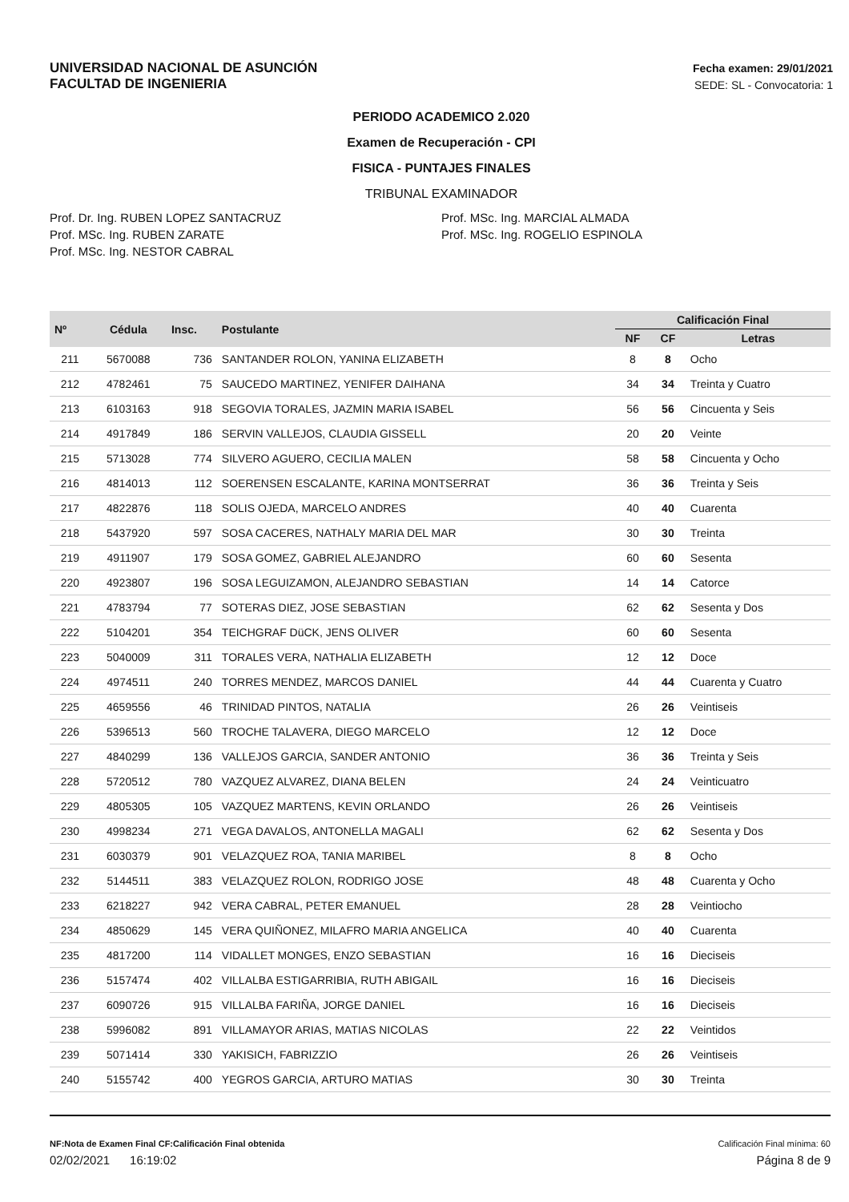UNIVERSIDAD NACIONAL DE ASUNCIÓN
FACULTAD DE INGENIERIA
Fecha examen: 29/01/2021
SEDE: SL - Convocatoria: 1
PERIODO ACADEMICO 2.020
Examen de Recuperación - CPI
FISICA - PUNTAJES FINALES
TRIBUNAL EXAMINADOR
Prof. Dr. Ing. RUBEN LOPEZ SANTACRUZ
Prof. MSc. Ing. RUBEN ZARATE
Prof. MSc. Ing. NESTOR CABRAL
Prof. MSc. Ing. MARCIAL ALMADA
Prof. MSc. Ing. ROGELIO ESPINOLA
| Nº | Cédula | Insc. | Postulante | Calificación Final | | |
| --- | --- | --- | --- | --- | --- | --- |
| | | | | NF | CF | Letras |
| 211 | 5670088 | 736 | SANTANDER ROLON, YANINA ELIZABETH | 8 | 8 | Ocho |
| 212 | 4782461 | 75 | SAUCEDO MARTINEZ, YENIFER DAIHANA | 34 | 34 | Treinta y Cuatro |
| 213 | 6103163 | 918 | SEGOVIA TORALES, JAZMIN MARIA ISABEL | 56 | 56 | Cincuenta y Seis |
| 214 | 4917849 | 186 | SERVIN VALLEJOS, CLAUDIA GISSELL | 20 | 20 | Veinte |
| 215 | 5713028 | 774 | SILVERO AGUERO, CECILIA MALEN | 58 | 58 | Cincuenta y Ocho |
| 216 | 4814013 | 112 | SOERENSEN ESCALANTE, KARINA MONTSERRAT | 36 | 36 | Treinta y Seis |
| 217 | 4822876 | 118 | SOLIS OJEDA, MARCELO ANDRES | 40 | 40 | Cuarenta |
| 218 | 5437920 | 597 | SOSA CACERES, NATHALY MARIA DEL MAR | 30 | 30 | Treinta |
| 219 | 4911907 | 179 | SOSA GOMEZ, GABRIEL ALEJANDRO | 60 | 60 | Sesenta |
| 220 | 4923807 | 196 | SOSA LEGUIZAMON, ALEJANDRO SEBASTIAN | 14 | 14 | Catorce |
| 221 | 4783794 | 77 | SOTERAS DIEZ, JOSE SEBASTIAN | 62 | 62 | Sesenta y Dos |
| 222 | 5104201 | 354 | TEICHGRAF DüCK, JENS OLIVER | 60 | 60 | Sesenta |
| 223 | 5040009 | 311 | TORALES VERA, NATHALIA ELIZABETH | 12 | 12 | Doce |
| 224 | 4974511 | 240 | TORRES MENDEZ, MARCOS DANIEL | 44 | 44 | Cuarenta y Cuatro |
| 225 | 4659556 | 46 | TRINIDAD PINTOS, NATALIA | 26 | 26 | Veintiseis |
| 226 | 5396513 | 560 | TROCHE TALAVERA, DIEGO MARCELO | 12 | 12 | Doce |
| 227 | 4840299 | 136 | VALLEJOS GARCIA, SANDER ANTONIO | 36 | 36 | Treinta y Seis |
| 228 | 5720512 | 780 | VAZQUEZ ALVAREZ, DIANA BELEN | 24 | 24 | Veinticuatro |
| 229 | 4805305 | 105 | VAZQUEZ MARTENS, KEVIN ORLANDO | 26 | 26 | Veintiseis |
| 230 | 4998234 | 271 | VEGA DAVALOS, ANTONELLA MAGALI | 62 | 62 | Sesenta y Dos |
| 231 | 6030379 | 901 | VELAZQUEZ ROA, TANIA MARIBEL | 8 | 8 | Ocho |
| 232 | 5144511 | 383 | VELAZQUEZ ROLON, RODRIGO JOSE | 48 | 48 | Cuarenta y Ocho |
| 233 | 6218227 | 942 | VERA CABRAL, PETER EMANUEL | 28 | 28 | Veintiocho |
| 234 | 4850629 | 145 | VERA QUIÑONEZ, MILAFRO MARIA ANGELICA | 40 | 40 | Cuarenta |
| 235 | 4817200 | 114 | VIDALLET MONGES, ENZO SEBASTIAN | 16 | 16 | Dieciseis |
| 236 | 5157474 | 402 | VILLALBA ESTIGARRIBIA, RUTH ABIGAIL | 16 | 16 | Dieciseis |
| 237 | 6090726 | 915 | VILLALBA FARIÑA, JORGE DANIEL | 16 | 16 | Dieciseis |
| 238 | 5996082 | 891 | VILLAMAYOR ARIAS, MATIAS NICOLAS | 22 | 22 | Veintidos |
| 239 | 5071414 | 330 | YAKISICH, FABRIZZIO | 26 | 26 | Veintiseis |
| 240 | 5155742 | 400 | YEGROS GARCIA, ARTURO MATIAS | 30 | 30 | Treinta |
NF:Nota de Examen Final CF:Calificación Final obtenida
Calificación Final mínima: 60
02/02/2021 16:19:02 Página 8 de 9